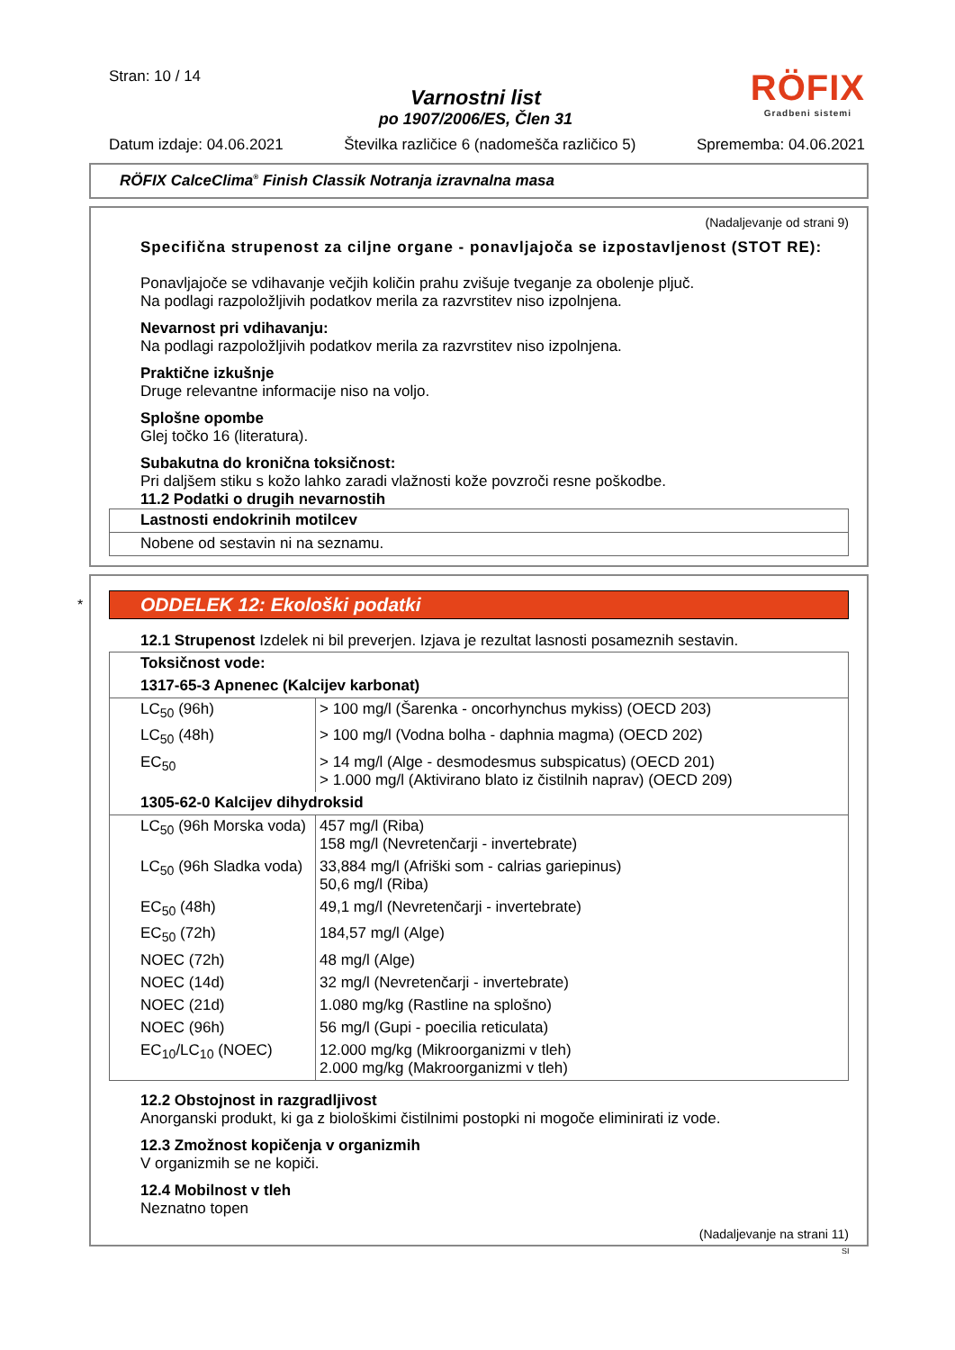Stran: 10 / 14
Varnostni list
po 1907/2006/ES, Člen 31
RÖFIX
Gradbeni sistemi
Datum izdaje: 04.06.2021 Številka različice 6 (nadomešča različico 5) Sprememba: 04.06.2021
RÖFIX CalceClima<sup>®</sup> Finish Classik Notranja izravnalna masa
(Nadaljevanje od strani 9)
Specifična strupenost za ciljne organe - ponavljajoča se izpostavljenost (STOT RE):
Ponavljajoče se vdihavanje večjih količin prahu zvišuje tveganje za obolenje pljuč.
Na podlagi razpoložljivih podatkov merila za razvrstitev niso izpolnjena.
Nevarnost pri vdihavanju:
Na podlagi razpoložljivih podatkov merila za razvrstitev niso izpolnjena.
Praktične izkušnje
Druge relevantne informacije niso na voljo.
Splošne opombe
Glej točko 16 (literatura).
Subakutna do kronična toksičnost:
Pri daljšem stiku s kožo lahko zaradi vlažnosti kože povzroči resne poškodbe.
11.2 Podatki o drugih nevarnostih
| Lastnosti endokrinih motilcev |
| --- |
| Nobene od sestavin ni na seznamu. |
*
ODDELEK 12: Ekološki podatki
12.1 Strupenost Izdelek ni bil preverjen. Izjava je rezultat lasnosti posameznih sestavin.
| Toksičnost vode: | |
| --- | --- |
| 1317-65-3 Apnenec (Kalcijev karbonat) | |
| LC<sub>50</sub> (96h) | > 100 mg/l (Šarenka - oncorhynchus mykiss) (OECD 203) |
| LC<sub>50</sub> (48h) | > 100 mg/l (Vodna bolha - daphnia magma) (OECD 202) |
| EC<sub>50</sub> | > 14 mg/l (Alge - desmodesmus subspicatus) (OECD 201) > 1.000 mg/l (Aktivirano blato iz čistilnih naprav) (OECD 209) |
| 1305-62-0 Kalcijev dihydroksid | |
| LC<sub>50</sub> (96h Morska voda) | 457 mg/l (Riba) 158 mg/l (Nevretenčarji - invertebrate) |
| LC<sub>50</sub> (96h Sladka voda) | 33,884 mg/l (Afriški som - calrias gariepinus) 50,6 mg/l (Riba) |
| EC<sub>50</sub> (48h) | 49,1 mg/l (Nevretenčarji - invertebrate) |
| EC<sub>50</sub> (72h) | 184,57 mg/l (Alge) |
| NOEC (72h) | 48 mg/l (Alge) |
| NOEC (14d) | 32 mg/l (Nevretenčarji - invertebrate) |
| NOEC (21d) | 1.080 mg/kg (Rastline na splošno) |
| NOEC (96h) | 56 mg/l (Gupi - poecilia reticulata) |
| EC<sub>10</sub>/LC<sub>10</sub> (NOEC) | 12.000 mg/kg (Mikroorganizmi v tleh) 2.000 mg/kg (Makroorganizmi v tleh) |
12.2 Obstojnost in razgradljivost
Anorganski produkt, ki ga z biološkimi čistilnimi postopki ni mogoče eliminirati iz vode.
12.3 Zmožnost kopičenja v organizmih
V organizmih se ne kopiči.
12.4 Mobilnost v tleh
Neznatno topen
(Nadaljevanje na strani 11)
SI